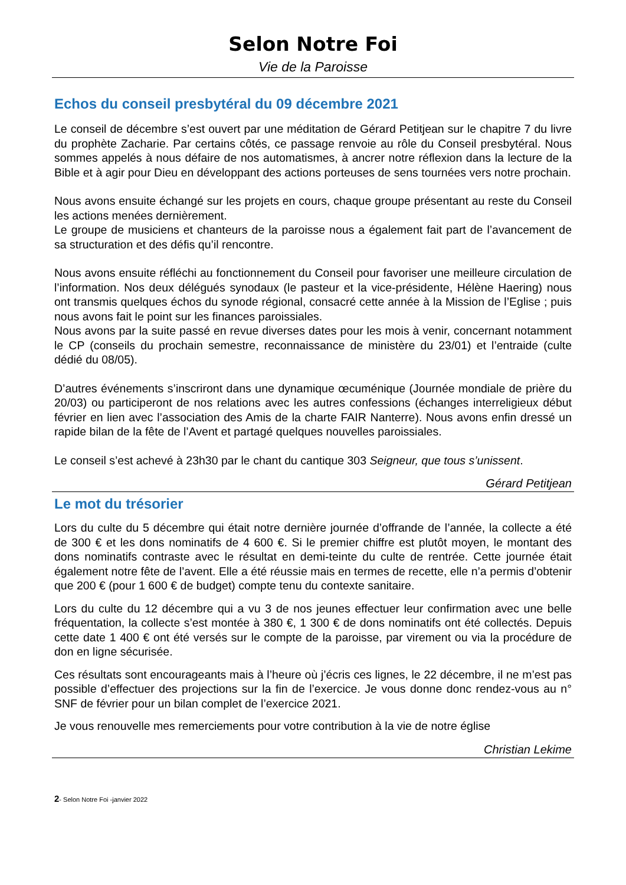Selon Notre Foi
Vie de la Paroisse
Echos du conseil presbytéral du 09 décembre 2021
Le conseil de décembre s’est ouvert par une méditation de Gérard Petitjean sur le chapitre 7 du livre du prophète Zacharie. Par certains côtés, ce passage renvoie au rôle du Conseil presbytéral. Nous sommes appelés à nous défaire de nos automatismes, à ancrer notre réflexion dans la lecture de la Bible et à agir pour Dieu en développant des actions porteuses de sens tournées vers notre prochain.
Nous avons ensuite échangé sur les projets en cours, chaque groupe présentant au reste du Conseil les actions menées dernièrement.
Le groupe de musiciens et chanteurs de la paroisse nous a également fait part de l’avancement de sa structuration et des défis qu’il rencontre.
Nous avons ensuite réfléchi au fonctionnement du Conseil pour favoriser une meilleure circulation de l’information. Nos deux délégués synodaux (le pasteur et la vice-présidente, Hélène Haering) nous ont transmis quelques échos du synode régional, consacré cette année à la Mission de l’Eglise ; puis nous avons fait le point sur les finances paroissiales.
Nous avons par la suite passé en revue diverses dates pour les mois à venir, concernant notamment le CP (conseils du prochain semestre, reconnaissance de ministère du 23/01) et l’entraide (culte dédié du 08/05).
D’autres événements s’inscriront dans une dynamique œcuménique (Journée mondiale de prière du 20/03) ou participeront de nos relations avec les autres confessions (échanges interreligieux début février en lien avec l’association des Amis de la charte FAIR Nanterre). Nous avons enfin dressé un rapide bilan de la fête de l’Avent et partagé quelques nouvelles paroissiales.
Le conseil s’est achevé à 23h30 par le chant du cantique 303 Seigneur, que tous s’unissent.
Gérard Petitjean
Le mot du trésorier
Lors du culte du 5 décembre qui était notre dernière journée d’offrande de l’année, la collecte a été de 300 € et les dons nominatifs de 4 600 €. Si le premier chiffre est plutôt moyen, le montant des dons nominatifs contraste avec le résultat en demi-teinte du culte de rentrée. Cette journée était également notre fête de l’avent. Elle a été réussie mais en termes de recette, elle n’a permis d’obtenir que 200 € (pour 1 600 € de budget) compte tenu du contexte sanitaire.
Lors du culte du 12 décembre qui a vu 3 de nos jeunes effectuer leur confirmation avec une belle fréquentation, la collecte s’est montée à 380 €, 1 300 € de dons nominatifs ont été collectés. Depuis cette date 1 400 € ont été versés sur le compte de la paroisse, par virement ou via la procédure de don en ligne sécurisée.
Ces résultats sont encourageants mais à l’heure où j’écris ces lignes, le 22 décembre, il ne m’est pas possible d’effectuer des projections sur la fin de l’exercice. Je vous donne donc rendez-vous au n° SNF de février pour un bilan complet de l’exercice 2021.
Je vous renouvelle mes remerciements pour votre contribution à la vie de notre église
Christian Lekime
2- Selon Notre Foi -janvier 2022